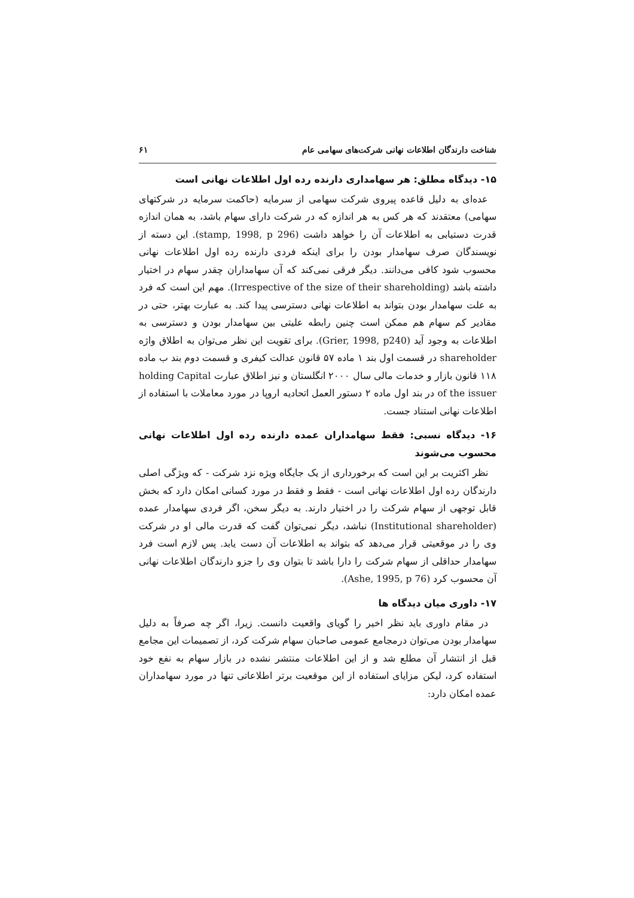شناخت دارندگان اطلاعات نهانی شرکت‌های سهامی عام ۶۱
۱۵- دیدگاه مطلق: هر سهامداری دارنده رده اول اطلاعات نهانی است
عده‌ای به دلیل قاعده پیروی شرکت سهامی از سرمایه (حاکمت سرمایه در شرکتهای سهامی) معتقدند که هر کس به هر اندازه که در شرکت دارای سهام باشد، به همان اندازه قدرت دستیابی به اطلاعات آن را خواهد داشت (stamp, 1998, p 296). این دسته از نویسندگان صرف سهامدار بودن را برای اینکه فردی دارنده رده اول اطلاعات نهانی محسوب شود کافی می‌دانند. دیگر فرقی نمی‌کند که آن سهامداران چقدر سهام در اختیار داشته باشد (Irrespective of the size of their shareholding). مهم این است که فرد به علت سهامدار بودن بتواند به اطلاعات نهانی دسترسی پیدا کند. به عبارت بهتر، حتی در مقادیر کم سهام هم ممکن است چنین رابطه علیتی بین سهامدار بودن و دسترسی به اطلاعات به وجود آید (Grier, 1998, p240). برای تقویت این نظر می‌توان به اطلاق واژه shareholder در قسمت اول بند ۱ ماده ۵۷ قانون عدالت کیفری و قسمت دوم بند ب ماده ۱۱۸ قانون بازار و خدمات مالی سال ۲۰۰۰ انگلستان و نیز اطلاق عبارت holding Capital of the issuer در بند اول ماده ۲ دستور العمل اتحادیه اروپا در مورد معاملات با استفاده از اطلاعات نهانی استناد جست.
۱۶- دیدگاه نسبی: فقط سهامداران عمده دارنده رده اول اطلاعات نهانی محسوب می‌شوند
نظر اکثریت بر این است که برخورداری از یک جایگاه ویژه نزد شرکت - که ویژگی اصلی دارندگان رده اول اطلاعات نهانی است - فقط و فقط در مورد کسانی امکان دارد که بخش قابل توجهی از سهام شرکت را در اختیار دارند. به دیگر سخن، اگر فردی سهامدار عمده (Institutional shareholder) نباشد، دیگر نمی‌توان گفت که قدرت مالی او در شرکت وی را در موقعیتی قرار می‌دهد که بتواند به اطلاعات آن دست یابد. پس لازم است فرد سهامدار حداقلی از سهام شرکت را دارا باشد تا بتوان وی را جزو دارندگان اطلاعات نهانی آن محسوب کرد (Ashe, 1995, p 76).
۱۷- داوری میان دیدگاه ها
در مقام داوری باید نظر اخیر را گویای واقعیت دانست. زیرا، اگر چه صرفاً به دلیل سهامدار بودن می‌توان درمجامع عمومی صاحبان سهام شرکت کرد، از تصمیمات این مجامع قبل از انتشار آن مطلع شد و از این اطلاعات منتشر نشده در بازار سهام به نفع خود استفاده کرد، لیکن مزایای استفاده از این موقعیت برتر اطلاعاتی تنها در مورد سهامداران عمده امکان دارد: